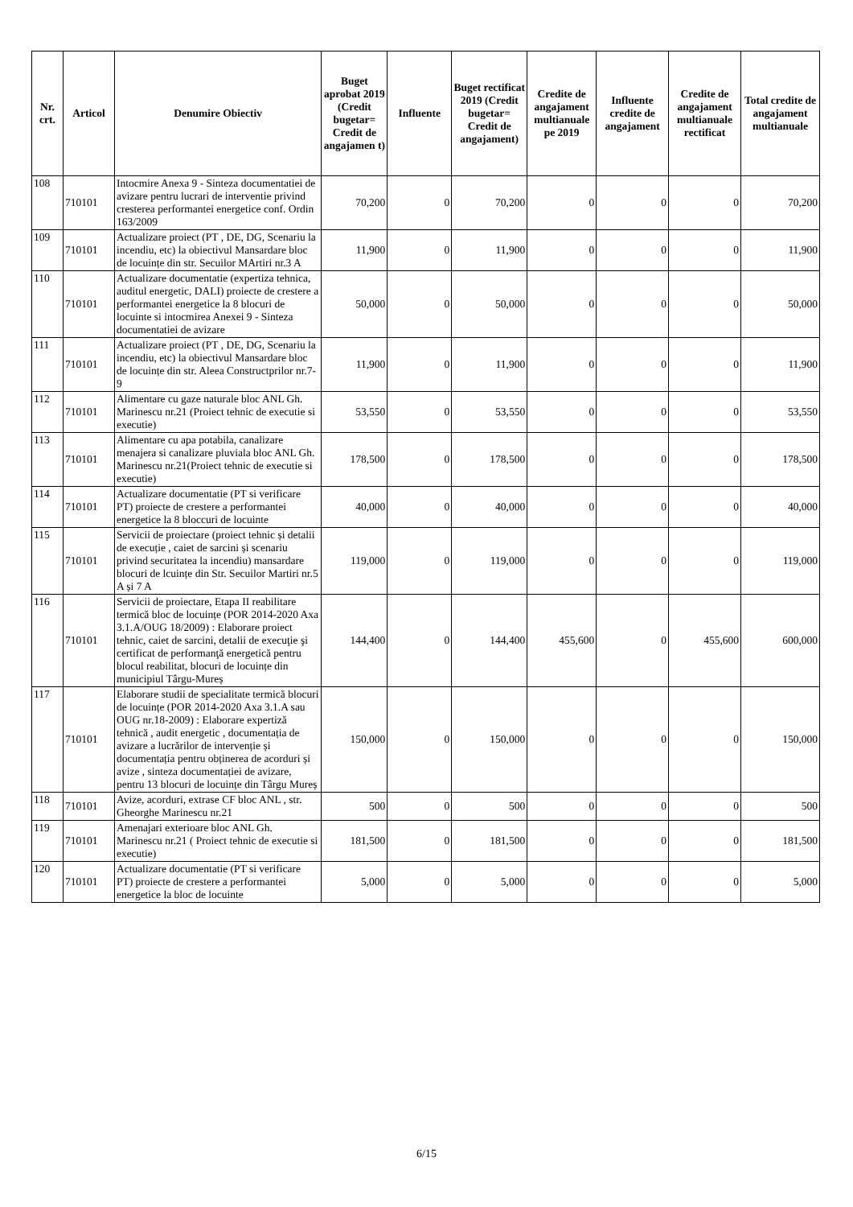| Nr. crt. | Articol | Denumire Obiectiv | Buget aprobat 2019 (Credit bugetar= Credit de angajamen t) | Influente | Buget rectificat 2019 (Credit bugetar= Credit de angajament) | Credite de angajament multianuale pe 2019 | Influente credite de angajament | Credite de angajament multianuale rectificat | Total credite de angajament multianuale |
| --- | --- | --- | --- | --- | --- | --- | --- | --- | --- |
| 108 | 710101 | Intocmire Anexa 9 - Sinteza documentatiei de avizare pentru lucrari de interventie privind cresterea performantei energetice conf. Ordin 163/2009 | 70,200 | 0 | 70,200 | 0 | 0 | 0 | 70,200 |
| 109 | 710101 | Actualizare proiect (PT , DE, DG, Scenariu la incendiu, etc) la obiectivul Mansardare bloc de locuințe din str. Secuilor MArtiri nr.3 A | 11,900 | 0 | 11,900 | 0 | 0 | 0 | 11,900 |
| 110 | 710101 | Actualizare documentatie (expertiza tehnica, auditul energetic, DALI) proiecte de crestere a performantei energetice la 8 blocuri de locuinte si intocmirea Anexei 9 - Sinteza documentatiei de avizare | 50,000 | 0 | 50,000 | 0 | 0 | 0 | 50,000 |
| 111 | 710101 | Actualizare proiect (PT , DE, DG, Scenariu la incendiu, etc) la obiectivul Mansardare bloc de locuințe din str. Aleea Constructprilor nr.7-9 | 11,900 | 0 | 11,900 | 0 | 0 | 0 | 11,900 |
| 112 | 710101 | Alimentare cu gaze naturale bloc ANL Gh. Marinescu nr.21 (Proiect tehnic de executie si executie) | 53,550 | 0 | 53,550 | 0 | 0 | 0 | 53,550 |
| 113 | 710101 | Alimentare cu apa potabila, canalizare menajera si canalizare pluviala bloc ANL Gh. Marinescu nr.21(Proiect tehnic de executie si executie) | 178,500 | 0 | 178,500 | 0 | 0 | 0 | 178,500 |
| 114 | 710101 | Actualizare documentatie (PT si verificare PT) proiecte de crestere a performantei energetice la 8 bloccuri de locuinte | 40,000 | 0 | 40,000 | 0 | 0 | 0 | 40,000 |
| 115 | 710101 | Servicii de proiectare (proiect tehnic și detalii de execuție , caiet de sarcini și scenariu privind securitatea la incendiu) mansardare blocuri de lcuințe din Str. Secuilor Martiri nr.5 A și 7 A | 119,000 | 0 | 119,000 | 0 | 0 | 0 | 119,000 |
| 116 | 710101 | Servicii de proiectare, Etapa II reabilitare termică bloc de locuințe (POR 2014-2020 Axa 3.1.A/OUG 18/2009) : Elaborare proiect tehnic, caiet de sarcini, detalii de execuţie şi certificat de performanţă energetică pentru blocul reabilitat, blocuri de locuințe din municipiul Târgu-Mureș | 144,400 | 0 | 144,400 | 455,600 | 0 | 455,600 | 600,000 |
| 117 | 710101 | Elaborare studii de specialitate termică blocuri de locuințe (POR 2014-2020 Axa 3.1.A sau OUG nr.18-2009) : Elaborare expertiză tehnică , audit energetic , documentația de avizare a lucrărilor de intervenție și documentația pentru obținerea de acorduri și avize , sinteza documentației de avizare, pentru 13 blocuri de locuințe din Târgu Mureș | 150,000 | 0 | 150,000 | 0 | 0 | 0 | 150,000 |
| 118 | 710101 | Avize, acorduri, extrase CF bloc ANL , str. Gheorghe Marinescu nr.21 | 500 | 0 | 500 | 0 | 0 | 0 | 500 |
| 119 | 710101 | Amenajari exterioare bloc ANL Gh. Marinescu nr.21 ( Proiect tehnic de executie si executie) | 181,500 | 0 | 181,500 | 0 | 0 | 0 | 181,500 |
| 120 | 710101 | Actualizare documentatie (PT si verificare PT) proiecte de crestere a performantei energetice la bloc de locuinte | 5,000 | 0 | 5,000 | 0 | 0 | 0 | 5,000 |
6/15